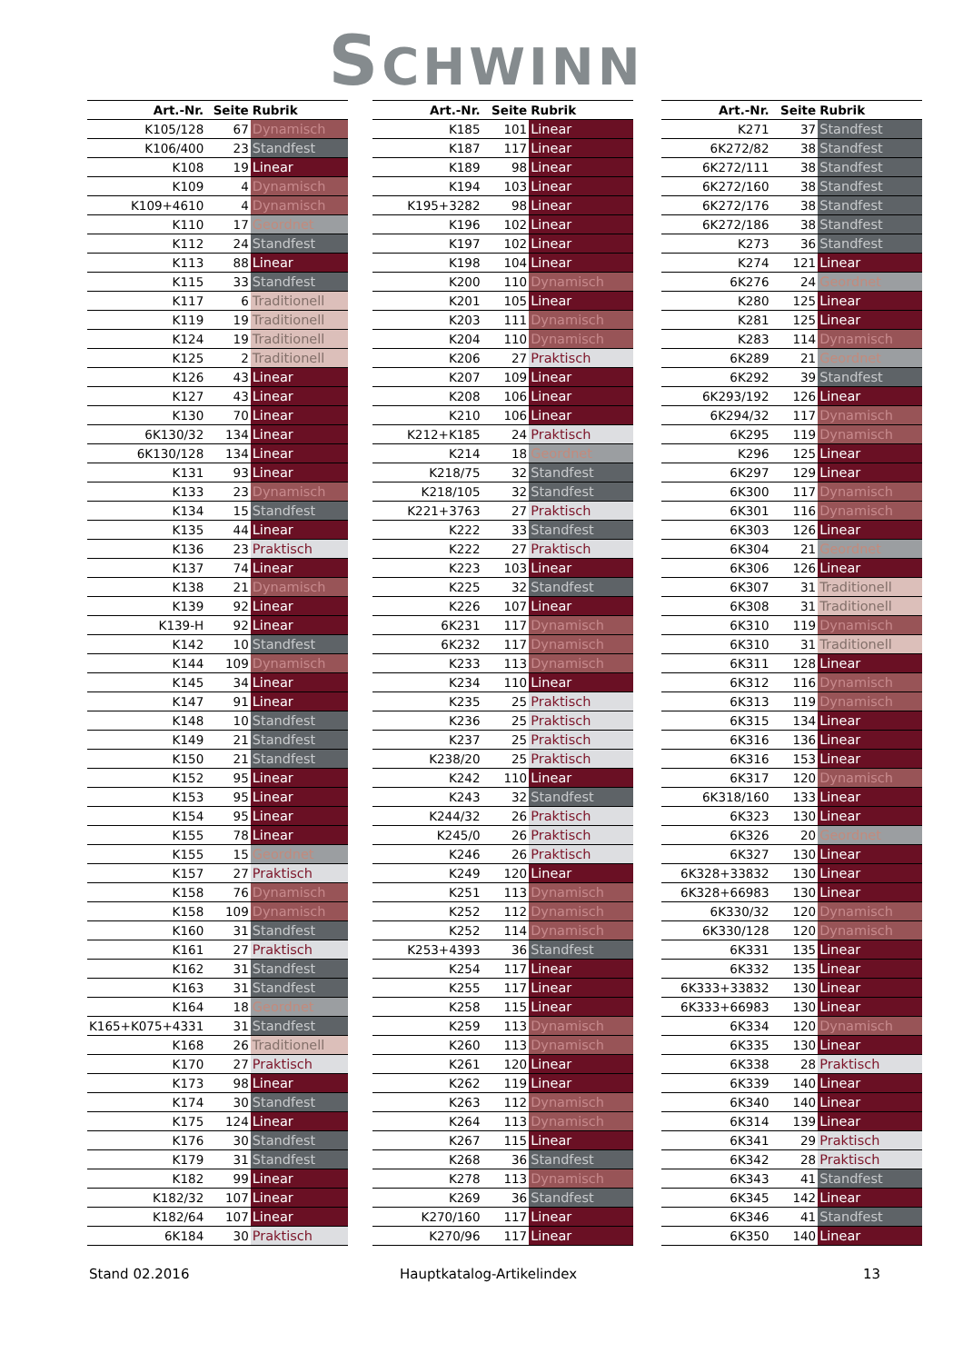SCHWINN
| Art.-Nr. | Seite | Rubrik |
| --- | --- | --- |
| K105/128 | 67 | Dynamisch |
| K106/400 | 23 | Standfest |
| K108 | 19 | Linear |
| K109 | 4 | Dynamisch |
| K109+4610 | 4 | Dynamisch |
| K110 | 17 | Geordnet |
| K112 | 24 | Standfest |
| K113 | 88 | Linear |
| K115 | 33 | Standfest |
| K117 | 6 | Traditionell |
| K119 | 19 | Traditionell |
| K124 | 19 | Traditionell |
| K125 | 2 | Traditionell |
| K126 | 43 | Linear |
| K127 | 43 | Linear |
| K130 | 70 | Linear |
| 6K130/32 | 134 | Linear |
| 6K130/128 | 134 | Linear |
| K131 | 93 | Linear |
| K133 | 23 | Dynamisch |
| K134 | 15 | Standfest |
| K135 | 44 | Linear |
| K136 | 23 | Praktisch |
| K137 | 74 | Linear |
| K138 | 21 | Dynamisch |
| K139 | 92 | Linear |
| K139-H | 92 | Linear |
| K142 | 10 | Standfest |
| K144 | 109 | Dynamisch |
| K145 | 34 | Linear |
| K147 | 91 | Linear |
| K148 | 10 | Standfest |
| K149 | 21 | Standfest |
| K150 | 21 | Standfest |
| K152 | 95 | Linear |
| K153 | 95 | Linear |
| K154 | 95 | Linear |
| K155 | 78 | Linear |
| K155 | 15 | Geordnet |
| K157 | 27 | Praktisch |
| K158 | 76 | Dynamisch |
| K158 | 109 | Dynamisch |
| K160 | 31 | Standfest |
| K161 | 27 | Praktisch |
| K162 | 31 | Standfest |
| K163 | 31 | Standfest |
| K164 | 18 | Geordnet |
| K165+K075+4331 | 31 | Standfest |
| K168 | 26 | Traditionell |
| K170 | 27 | Praktisch |
| K173 | 98 | Linear |
| K174 | 30 | Standfest |
| K175 | 124 | Linear |
| K176 | 30 | Standfest |
| K179 | 31 | Standfest |
| K182 | 99 | Linear |
| K182/32 | 107 | Linear |
| K182/64 | 107 | Linear |
| 6K184 | 30 | Praktisch |
| Art.-Nr. | Seite | Rubrik |
| --- | --- | --- |
| K185 | 101 | Linear |
| K187 | 117 | Linear |
| K189 | 98 | Linear |
| K194 | 103 | Linear |
| K195+3282 | 98 | Linear |
| K196 | 102 | Linear |
| K197 | 102 | Linear |
| K198 | 104 | Linear |
| K200 | 110 | Dynamisch |
| K201 | 105 | Linear |
| K203 | 111 | Dynamisch |
| K204 | 110 | Dynamisch |
| K206 | 27 | Praktisch |
| K207 | 109 | Linear |
| K208 | 106 | Linear |
| K210 | 106 | Linear |
| K212+K185 | 24 | Praktisch |
| K214 | 18 | Geordnet |
| K218/75 | 32 | Standfest |
| K218/105 | 32 | Standfest |
| K221+3763 | 27 | Praktisch |
| K222 | 33 | Standfest |
| K222 | 27 | Praktisch |
| K223 | 103 | Linear |
| K225 | 32 | Standfest |
| K226 | 107 | Linear |
| 6K231 | 117 | Dynamisch |
| 6K232 | 117 | Dynamisch |
| K233 | 113 | Dynamisch |
| K234 | 110 | Linear |
| K235 | 25 | Praktisch |
| K236 | 25 | Praktisch |
| K237 | 25 | Praktisch |
| K238/20 | 25 | Praktisch |
| K242 | 110 | Linear |
| K243 | 32 | Standfest |
| K244/32 | 26 | Praktisch |
| K245/0 | 26 | Praktisch |
| K246 | 26 | Praktisch |
| K249 | 120 | Linear |
| K251 | 113 | Dynamisch |
| K252 | 112 | Dynamisch |
| K252 | 114 | Dynamisch |
| K253+4393 | 36 | Standfest |
| K254 | 117 | Linear |
| K255 | 117 | Linear |
| K258 | 115 | Linear |
| K259 | 113 | Dynamisch |
| K260 | 113 | Dynamisch |
| K261 | 120 | Linear |
| K262 | 119 | Linear |
| K263 | 112 | Dynamisch |
| K264 | 113 | Dynamisch |
| K267 | 115 | Linear |
| K268 | 36 | Standfest |
| K278 | 113 | Dynamisch |
| K269 | 36 | Standfest |
| K270/160 | 117 | Linear |
| K270/96 | 117 | Linear |
| Art.-Nr. | Seite | Rubrik |
| --- | --- | --- |
| K271 | 37 | Standfest |
| 6K272/82 | 38 | Standfest |
| 6K272/111 | 38 | Standfest |
| 6K272/160 | 38 | Standfest |
| 6K272/176 | 38 | Standfest |
| 6K272/186 | 38 | Standfest |
| K273 | 36 | Standfest |
| K274 | 121 | Linear |
| 6K276 | 24 | Geordnet |
| K280 | 125 | Linear |
| K281 | 125 | Linear |
| K283 | 114 | Dynamisch |
| 6K289 | 21 | Geordnet |
| 6K292 | 39 | Standfest |
| 6K293/192 | 126 | Linear |
| 6K294/32 | 117 | Dynamisch |
| 6K295 | 119 | Dynamisch |
| K296 | 125 | Linear |
| 6K297 | 129 | Linear |
| 6K300 | 117 | Dynamisch |
| 6K301 | 116 | Dynamisch |
| 6K303 | 126 | Linear |
| 6K304 | 21 | Geordnet |
| 6K306 | 126 | Linear |
| 6K307 | 31 | Traditionell |
| 6K308 | 31 | Traditionell |
| 6K310 | 119 | Dynamisch |
| 6K310 | 31 | Traditionell |
| 6K311 | 128 | Linear |
| 6K312 | 116 | Dynamisch |
| 6K313 | 119 | Dynamisch |
| 6K315 | 134 | Linear |
| 6K316 | 136 | Linear |
| 6K316 | 153 | Linear |
| 6K317 | 120 | Dynamisch |
| 6K318/160 | 133 | Linear |
| 6K323 | 130 | Linear |
| 6K326 | 20 | Geordnet |
| 6K327 | 130 | Linear |
| 6K328+33832 | 130 | Linear |
| 6K328+66983 | 130 | Linear |
| 6K330/32 | 120 | Dynamisch |
| 6K330/128 | 120 | Dynamisch |
| 6K331 | 135 | Linear |
| 6K332 | 135 | Linear |
| 6K333+33832 | 130 | Linear |
| 6K333+66983 | 130 | Linear |
| 6K334 | 120 | Dynamisch |
| 6K335 | 130 | Linear |
| 6K338 | 28 | Praktisch |
| 6K339 | 140 | Linear |
| 6K340 | 140 | Linear |
| 6K314 | 139 | Linear |
| 6K341 | 29 | Praktisch |
| 6K342 | 28 | Praktisch |
| 6K343 | 41 | Standfest |
| 6K345 | 142 | Linear |
| 6K346 | 41 | Standfest |
| 6K350 | 140 | Linear |
Stand 02.2016 Hauptkatalog-Artikelindex 13